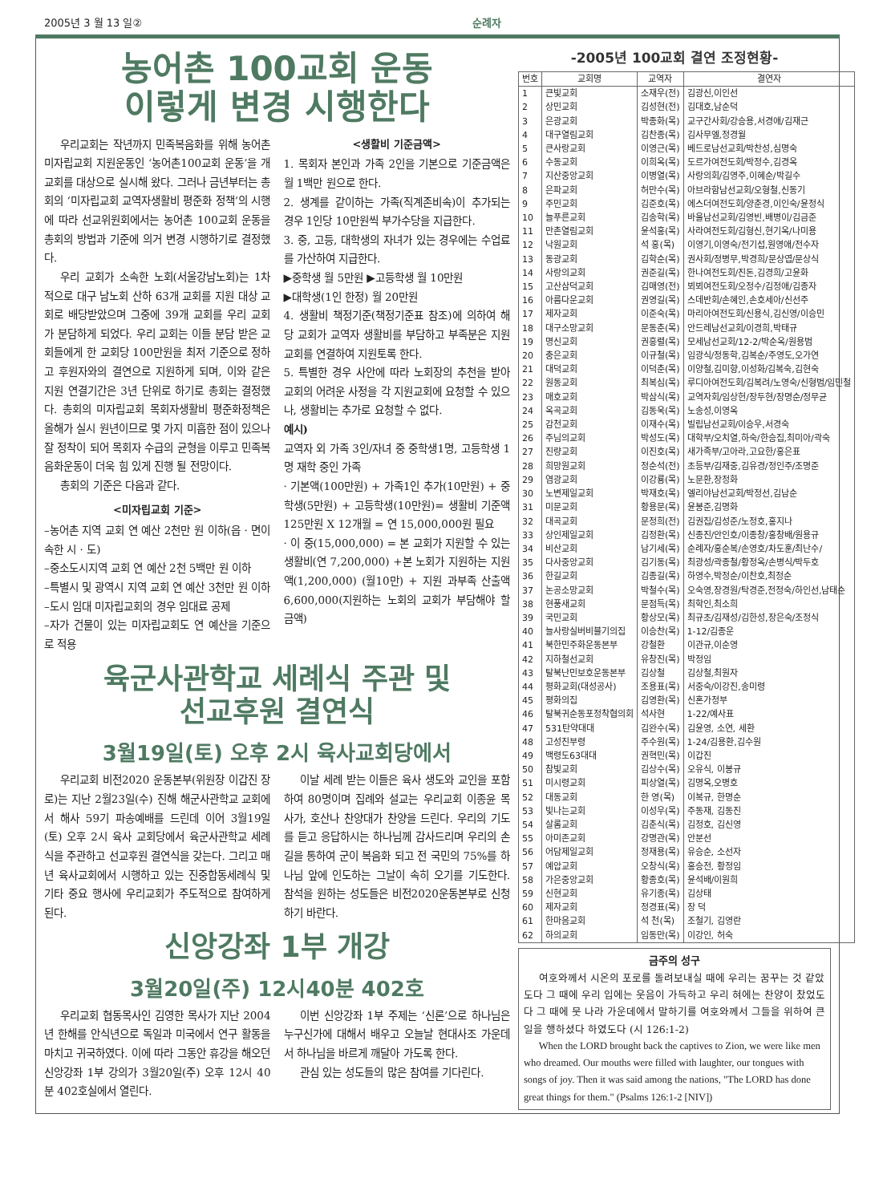2005년 3 월 13 일② 순례자
농어촌 100교회 운동
이렇게 변경 시행한다
우리교회는 작년까지 민족복음화를 위해 농어촌 미자립교회 지원운동인 ‘농어촌100교회 운동’을 개 교회를 대상으로 실시해 왔다. 그러나 금년부터는 총회의 ‘미자립교회 교역자생활비 평준화 정책’의 시행에 따라 선교위원회에서는 농어촌 100교회 운동을 총회의 방법과 기준에 의거 변경 시행하기로 결정했다.
우리 교회가 소속한 노회(서울강남노회)는 1차적으로 대구 남노회 산하 63개 교회를 지원 대상 교회로 배당받았으며 그중에 39개 교회를 우리 교회가 분담하게 되었다. 우리 교회는 이들 분담 받은 교회들에게 한 교회당 100만원을 최저 기준으로 정하고 후원자와의 결연으로 지원하게 되며, 이와 같은 지원 연결기간은 3년 단위로 하기로 총회는 결정했다. 총회의 미자립교회 목회자생활비 평준화정책은 올해가 실시 원년이므로 몇 가지 미흡한 점이 있으나 잘 정착이 되어 목회자 수급의 균형을 이루고 민족복음화운동이 더욱 힘 있게 진행 될 전망이다.
총회의 기준은 다음과 같다.
<미자립교회 기준>
–농어촌 지역 교회 연 예산 2천만 원 이하(읍 · 면이 속한 시 · 도)
–중소도시지역 교회 연 예산 2천 5백만 원 이하
–특별시 및 광역시 지역 교회 연 예산 3천만 원 이하
–도시 임대 미자립교회의 경우 임대료 공제
–자가 건물이 있는 미자립교회도 연 예산을 기준으로 적용
<생활비 기준금액>
1. 목회자 본인과 가족 2인을 기본으로 기준금액은 월 1백만 원으로 한다.
2. 생계를 같이하는 가족(직계존비속)이 추가되는 경우 1인당 10만원씩 부가수당을 지급한다.
3. 중, 고등, 대학생의 자녀가 있는 경우에는 수업료를 가산하여 지급한다.
▶중학생 월 5만원 ▶고등학생 월 10만원
▶대학생(1인 한정) 월 20만원
4. 생활비 책정기준(책정기준표 참조)에 의하여 해당 교회가 교역자 생활비를 부담하고 부족분은 지원교회를 연결하여 지원토록 한다.
5. 특별한 경우 사안에 따라 노회장의 추천을 받아 교회의 어려운 사정을 각 지원교회에 요청할 수 있으나, 생활비는 추가로 요청할 수 없다.
예시)
교역자 외 가족 3인/자녀 중 중학생1명, 고등학생 1명 재학 중인 가족
· 기본액(100만원) + 가족1인 추가(10만원) + 중학생(5만원) + 고등학생(10만원)= 생활비 기준액 125만원 X 12개월 = 연 15,000,000원 필요
· 이 중(15,000,000) = 본 교회가 지원할 수 있는 생활비(연 7,200,000) +본 노회가 지원하는 지원액(1,200,000) (월10만) + 지원 과부족 산출액 6,600,000(지원하는 노회의 교회가 부담해야 할 금액)
육군사관학교 세례식 주관 및
선교후원 결연식
3월19일(토) 오후 2시 육사교회당에서
우리교회 비전2020 운동본부(위원장 이갑진 장로)는 지난 2월23일(수) 진해 해군사관학교 교회에서 해사 59기 파송예배를 드린데 이어 3월19일(토) 오후 2시 육사 교회당에서 육군사관학교 세례식을 주관하고 선교후원 결연식을 갖는다. 그리고 매년 육사교회에서 시행하고 있는 진중합동세례식 및 기타 중요 행사에 우리교회가 주도적으로 참여하게 된다.
이날 세례 받는 이들은 육사 생도와 교인을 포함하여 80명이며 집례와 설교는 우리교회 이종윤 목사가, 호산나 찬양대가 찬양을 드린다. 우리의 기도를 듣고 응답하시는 하나님께 감사드리며 우리의 손길을 통하여 군이 복음화 되고 전 국민의 75%를 하나님 앞에 인도하는 그날이 속히 오기를 기도한다. 참석을 원하는 성도들은 비전2020운동본부로 신청하기 바란다.
신앙강좌 1부 개강
3월20일(주) 12시40분 402호
우리교회 협동목사인 김영한 목사가 지난 2004년 한해를 안식년으로 독일과 미국에서 연구 활동을 마치고 귀국하였다. 이에 따라 그동안 휴강을 해오던 신앙강좌 1부 강의가 3월20일(주) 오후 12시 40분 402호실에서 열린다.
이번 신앙강좌 1부 주제는 ‘신론’으로 하나님은 누구신가에 대해서 배우고 오늘날 현대사조 가운데서 하나님을 바르게 깨달아 가도록 한다.
관심 있는 성도들의 많은 참여를 기다린다.
-2005년 100교회 결연 조정현황-
| 번호 | 교회명 | 교역자 | 결연자 |
| --- | --- | --- | --- |
| 1 | 큰빛교회 | 소재우(전) | 김광신,이인선 |
| 2 | 상민교회 | 김성현(전) | 김대호,남순덕 |
| 3 | 은광교회 | 박종화(목) | 교구간사회/강승용,서경애/김재근 |
| 4 | 대구열림교회 | 김찬종(목) | 김사무엘,정경월 |
| 5 | 큰사랑교회 | 이영근(목) | 베드로남선교회/박찬성,심명숙 |
| 6 | 수동교회 | 이희옥(목) | 도르가여전도회/박정수,김경옥 |
| 7 | 지산중앙교회 | 이병열(목) | 사랑의회/김영주,이혜순/박길수 |
| 8 | 은파교회 | 허만수(목) | 아브라함남선교회/오형철,신동기 |
| 9 | 주민교회 | 김준호(목) | 에스더여전도회/양춘경,이인숙/윤정식 |
| 10 | 늘푸른교회 | 김송학(목) | 바울남선교회/김영빈,배병이/김금준 |
| 11 | 만촌열림교회 | 윤석홍(목) | 사라여전도회/김형신,현기옥/나미용 |
| 12 | 낙원교회 | 석 홍(목) | 이영기,이영숙/전기섭,원영애/전수자 |
| 13 | 동광교회 | 김학순(목) | 권사회/정병무,박경희/문상엽/문상식 |
| 14 | 사랑의교회 | 권준길(목) | 한나여전도회/진돈,김경희/고윤화 |
| 15 | 고산삼덕교회 | 김매영(전) | 뵈뵈여전도회/오정수/김정애/김종자 |
| 16 | 아름다운교회 | 권영길(목) | 스데반회/손혜인,손호세아/신선주 |
| 17 | 제자교회 | 이준숙(목) | 마리아여전도회/신용식,김신영/이승민 |
| 18 | 대구소망교회 | 문동춘(목) | 안드레남선교회/이경희,박태규 |
| 19 | 명신교회 | 권흥렬(목) | 모세남선교회/12-2/박순옥/원용범 |
| 20 | 충은교회 | 이규철(목) | 임광식/정동학,김복순/주영도,오가연 |
| 21 | 대덕교회 | 이덕춘(목) | 이양철,김미향,이성화/김복숙,김현숙 |
| 22 | 원동교회 | 최복심(목) | 루디아여전도회/김복려/노영숙/신형범/임민철 |
| 23 | 매호교회 | 박삼식(목) | 교역자회/임상헌/장두현/장명순/정무균 |
| 24 | 옥곡교회 | 김동욱(목) | 노송성,이영옥 |
| 25 | 감천교회 | 이재수(목) | 빌립남선교회/이승우,서경숙 |
| 26 | 주님의교회 | 박성도(목) | 대학부/오치열,하숙/한승집,최미아/곽숙 |
| 27 | 진량교회 | 이진호(목) | 새가족부/고아라,고요한/홍은표 |
| 28 | 희망원교회 | 정순석(전) | 초등부/김재중,김유경/정인주/조명준 |
| 29 | 염광교회 | 이강룡(목) | 노문환,장정화 |
| 30 | 노변제일교회 | 박재호(목) | 엘리야남선교회/박정선,김남순 |
| 31 | 미문교회 | 황용문(목) | 윤봉준,김명화 |
| 32 | 대곡교회 | 문정희(전) | 김권집/김성준/노정호,홍지나 |
| 33 | 상인제일교회 | 김정환(목) | 신종진/안인호/이종창/홍창배/원용규 |
| 34 | 비산교회 | 남기세(목) | 순례자/홍순복/손영호/차도훈/최난수/ |
| 35 | 다사중앙교회 | 김기동(목) | 최광성/곽종철/황정옥/손병식/박두호 |
| 36 | 한길교회 | 김종길(목) | 하영수,박정순/이찬호,최정순 |
| 37 | 논공소망교회 | 박철수(목) | 오숙영,장경원/탁경준,전정숙/하인선,남태순 |
| 38 | 현풍새교회 | 문점득(목) | 최학인,최소희 |
| 39 | 국민교회 | 황상모(목) | 최규초/김재성/김한성,장은숙/조정식 |
| 40 | 늘사랑실버비블기의집 | 이승찬(목) | 1-12/김종운 |
| 41 | 북한민주화운동본부 | 강철환 | 이관규,이순영 |
| 42 | 지하철선교회 | 유창진(목) | 박정임 |
| 43 | 탈북난민보호운동본부 | 김상철 | 김상철,최원자 |
| 44 | 평화교회(대성공사) | 조용표(목) | 서중숙/이강진,송미령 |
| 45 | 평화의집 | 김영환(목) | 신혼가정부 |
| 46 | 탈북귀순동포정착협의회 | 석사현 | 1-22/예사표 |
| 47 | 531탄약대대 | 김완수(목) | 김윤영, 소연, 세환 |
| 48 | 고성진부령 | 주수원(목) | 1-24/김용환,김수원 |
| 49 | 백령도63대대 | 권혁민(목) | 이갑진 |
| 50 | 참빛교회 | 김상수(목) | 오유식, 이봉규 |
| 51 | 미시령교회 | 피상열(목) | 김명옥,오병호 |
| 52 | 대동교회 | 한 영(목) | 이복규, 한명순 |
| 53 | 빛나는교회 | 이성우(목) | 주동재, 김동진 |
| 54 | 살롬교회 | 김춘식(목) | 김정호, 김신영 |
| 55 | 아미존교회 | 강명관(목) | 안분선 |
| 56 | 어담제일교회 | 정재용(목) | 유승순, 소선자 |
| 57 | 예압교회 | 오창식(목) | 홍승전, 황정임 |
| 58 | 가은중앙교회 | 황종호(목) | 윤석배/이원희 |
| 59 | 신현교회 | 유기종(목) | 김상태 |
| 60 | 제자교회 | 정경표(목) | 장 덕 |
| 61 | 한마음교회 | 석 천(목) | 조철기, 김영란 |
| 62 | 하의교회 | 임동만(목) | 이강인, 허숙 |
금주의 성구
여호와께서 시온의 포로를 돌려보내실 때에 우리는 꿈꾸는 것 같았도다 그 때에 우리 입에는 웃음이 가득하고 우리 혀에는 찬양이 찼었도다 그 때에 뭇 나라 가운데에서 말하기를 여호와께서 그들을 위하여 큰일을 행하셨다 하였도다 (시 126:1-2)
When the LORD brought back the captives to Zion, we were like men who dreamed. Our mouths were filled with laughter, our tongues with songs of joy. Then it was said among the nations, "The LORD has done great things for them." (Psalms 126:1-2 [NIV])